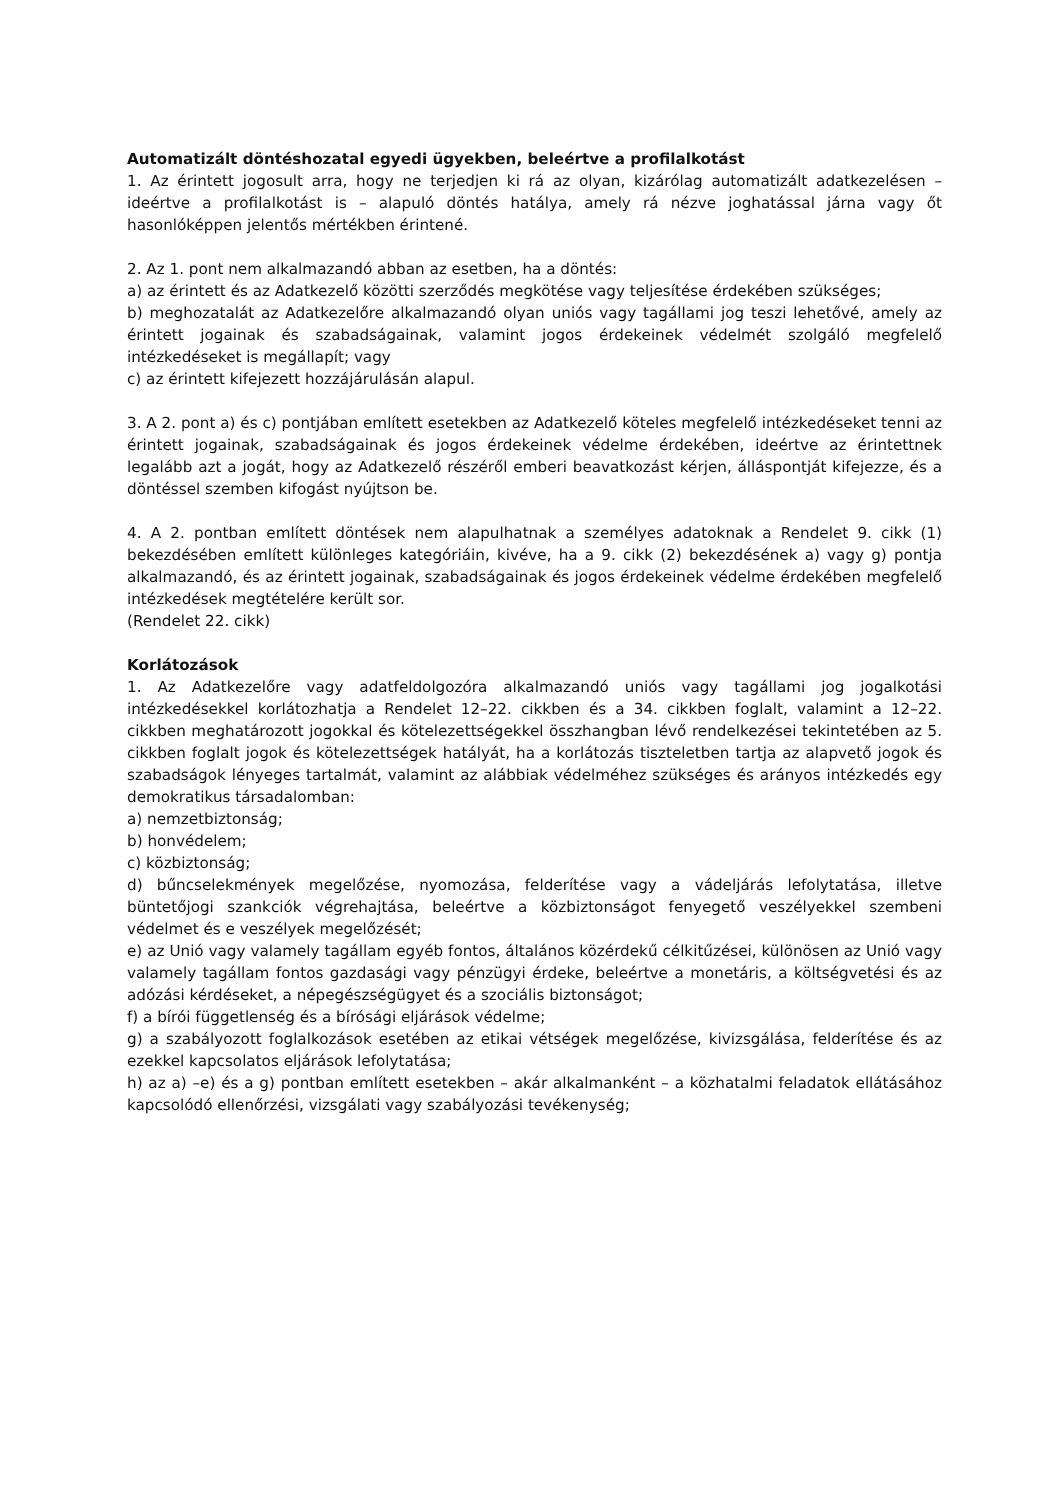Automatizált döntéshozatal egyedi ügyekben, beleértve a profilalkotást
1. Az érintett jogosult arra, hogy ne terjedjen ki rá az olyan, kizárólag automatizált adatkezelésen – ideértve a profilalkotást is – alapuló döntés hatálya, amely rá nézve joghatással járna vagy őt hasonlóképpen jelentős mértékben érintené.
2. Az 1. pont nem alkalmazandó abban az esetben, ha a döntés:
a) az érintett és az Adatkezelő közötti szerződés megkötése vagy teljesítése érdekében szükséges;
b) meghozatalát az Adatkezelőre alkalmazandó olyan uniós vagy tagállami jog teszi lehetővé, amely az érintett jogainak és szabadságainak, valamint jogos érdekeinek védelmét szolgáló megfelelő intézkedéseket is megállapít; vagy
c) az érintett kifejezett hozzájárulásán alapul.
3. A 2. pont a) és c) pontjában említett esetekben az Adatkezelő köteles megfelelő intézkedéseket tenni az érintett jogainak, szabadságainak és jogos érdekeinek védelme érdekében, ideértve az érintettnek legalább azt a jogát, hogy az Adatkezelő részéről emberi beavatkozást kérjen, álláspontját kifejezze, és a döntéssel szemben kifogást nyújtson be.
4. A 2. pontban említett döntések nem alapulhatnak a személyes adatoknak a Rendelet 9. cikk (1) bekezdésében említett különleges kategóriáin, kivéve, ha a 9. cikk (2) bekezdésének a) vagy g) pontja alkalmazandó, és az érintett jogainak, szabadságainak és jogos érdekeinek védelme érdekében megfelelő intézkedések megtételére került sor.
(Rendelet 22. cikk)
Korlátozások
1. Az Adatkezelőre vagy adatfeldolgozóra alkalmazandó uniós vagy tagállami jog jogalkotási intézkedésekkel korlátozhatja a Rendelet 12–22. cikkben és a 34. cikkben foglalt, valamint a 12–22. cikkben meghatározott jogokkal és kötelezettségekkel összhangban lévő rendelkezései tekintetében az 5. cikkben foglalt jogok és kötelezettségek hatályát, ha a korlátozás tiszteletben tartja az alapvető jogok és szabadságok lényeges tartalmát, valamint az alábbiak védelméhez szükséges és arányos intézkedés egy demokratikus társadalomban:
a) nemzetbiztonság;
b) honvédelem;
c) közbiztonság;
d) bűncselekmények megelőzése, nyomozása, felderítése vagy a vádeljárás lefolytatása, illetve büntetőjogi szankciók végrehajtása, beleértve a közbiztonságot fenyegető veszélyekkel szembeni védelmet és e veszélyek megelőzését;
e) az Unió vagy valamely tagállam egyéb fontos, általános közérdekű célkitűzései, különösen az Unió vagy valamely tagállam fontos gazdasági vagy pénzügyi érdeke, beleértve a monetáris, a költségvetési és az adózási kérdéseket, a népegészségügyet és a szociális biztonságot;
f) a bírói függetlenség és a bírósági eljárások védelme;
g) a szabályozott foglalkozások esetében az etikai vétségek megelőzése, kivizsgálása, felderítése és az ezekkel kapcsolatos eljárások lefolytatása;
h) az a) –e) és a g) pontban említett esetekben – akár alkalmanként – a közhatalmi feladatok ellátásához kapcsolódó ellenőrzési, vizsgálati vagy szabályozási tevékenység;